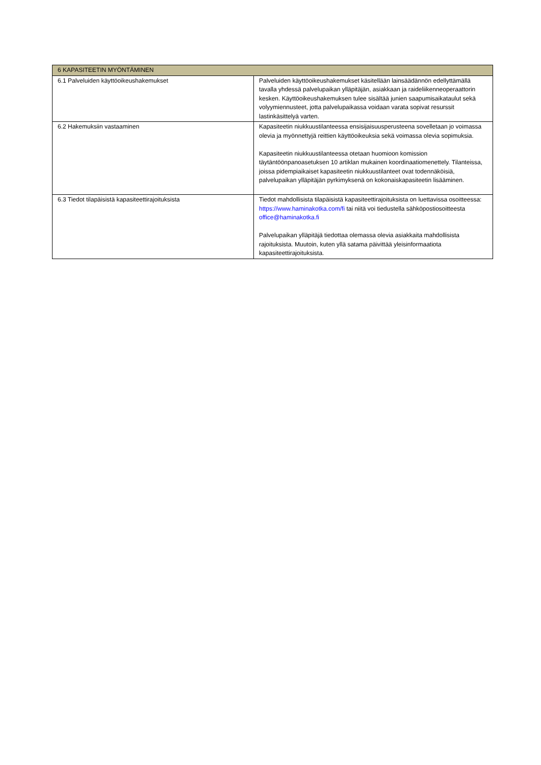| 6 KAPASITEETIN MYÖNTÄMINEN | |
| --- | --- |
| 6.1 Palveluiden käyttöoikeushakemukset | Palveluiden käyttöoikeushakemukset käsitellään lainsäädännön edellyttämällä tavalla yhdessä palvelupaikan ylläpitäjän, asiakkaan ja raideliikenneoperaattorin kesken. Käyttöoikeushakemuksen tulee sisältää junien saapumisaikataulut sekä volyymiennusteet, jotta palvelupaikassa voidaan varata sopivat resurssit lastinkäsittelyä varten. |
| 6.2 Hakemuksiin vastaaminen | Kapasiteetin niukkuustilanteessa ensisijaisuusperusteena sovelletaan jo voimassa olevia ja myönnettyjä reittien käyttöoikeuksia sekä voimassa olevia sopimuksia. Kapasiteetin niukkuustilanteessa otetaan huomioon komission täytäntöönpanoasetuksen 10 artiklan mukainen koordinaatiomenettely. Tilanteissa, joissa pidempiaikaiset kapasiteetin niukkuustilanteet ovat todennäköisiä, palvelupaikan ylläpitäjän pyrkimyksenä on kokonaiskapasiteetin lisääminen. |
| 6.3 Tiedot tilapäisistä kapasiteettirajoituksista | Tiedot mahdollisista tilapäisistä kapasiteettirajoituksista on luettavissa osoitteessa: https://www.haminakotka.com/fi tai niitä voi tiedustella sähköpostiosoitteesta office@haminakotka.fi Palvelupaikan ylläpitäjä tiedottaa olemassa olevia asiakkaita mahdollisista rajoituksista. Muutoin, kuten yllä satama päivittää yleisinformaatiota kapasiteettirajoituksista. |